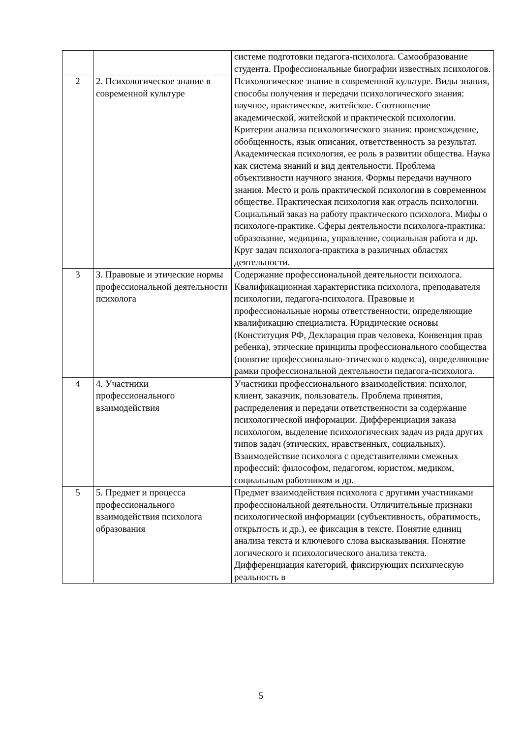| | | системе подготовки педагога-психолога. Самообразование студента. Профессиональные биографии известных психологов. |
| 2 | 2. Психологическое знание в современной культуре | Психологическое знание в современной культуре. Виды знания, способы получения и передачи психологического знания: научное, практическое, житейское. Соотношение академической, житейской и практической психологии. Критерии анализа психологического знания: происхождение, обобщенность, язык описания, ответственность за результат. Академическая психология, ее роль в развитии общества. Наука как система знаний и вид деятельности. Проблема объективности научного знания. Формы передачи научного знания. Место и роль практической психологии в современном обществе. Практическая психология как отрасль психологии. Социальный заказ на работу практического психолога. Мифы о психологе-практике. Сферы деятельности психолога-практика: образование, медицина, управление, социальная работа и др. Круг задач психолога-практика в различных областях деятельности. |
| 3 | 3. Правовые и этические нормы профессиональной деятельности психолога | Содержание профессиональной деятельности психолога. Квалификационная характеристика психолога, преподавателя психологии, педагога-психолога. Правовые и профессиональные нормы ответственности, определяющие квалификацию специалиста. Юридические основы (Конституция РФ, Декларация прав человека, Конвенция прав ребенка), этические принципы профессионального сообщества (понятие профессионально-этического кодекса), определяющие рамки профессиональной деятельности педагога-психолога. |
| 4 | 4. Участники профессионального взаимодействия | Участники профессионального взаимодействия: психолог, клиент, заказчик, пользователь. Проблема принятия, распределения и передачи ответственности за содержание психологической информации. Дифференциация заказа психологом, выделение психологических задач из ряда других типов задач (этических, нравственных, социальных). Взаимодействие психолога с представителями смежных профессий: философом, педагогом, юристом, медиком, социальным работником и др. |
| 5 | 5. Предмет и процесса профессионального взаимодействия психолога образования | Предмет взаимодействия психолога с другими участниками профессиональной деятельности. Отличительные признаки психологической информации (субъективность, обратимость, открытость и др.), ее фиксация в тексте. Понятие единиц анализа текста и ключевого слова высказывания. Понятие логического и психологического анализа текста. Дифференциация категорий, фиксирующих психическую реальность в |
5